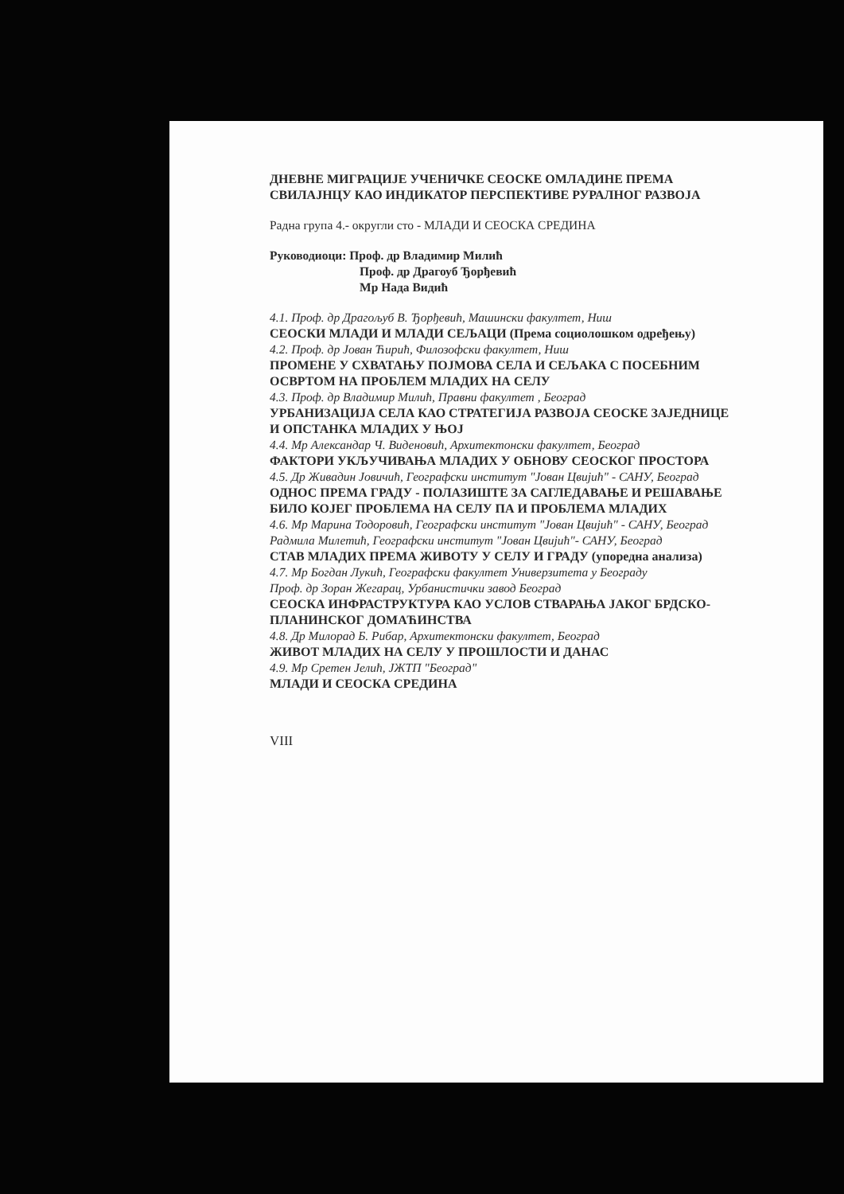ДНЕВНЕ МИГРАЦИЈЕ УЧЕНИЧКЕ СЕОСКЕ ОМЛАДИНЕ ПРЕМА СВИЛАЈНЦУ КАО ИНДИКАТОР ПЕРСПЕКТИВЕ РУРАЛНОГ РАЗВОЈА
Радна група 4.- округли сто - МЛАДИ И СЕОСКА СРЕДИНА
Руководиоци: Проф. др Владимир Милић
Проф. др Драгоуб Ђорђевић
Мр Нада Видић
4.1. Проф. др Драгољуб В. Ђорђевић, Машински факултет, Ниш
СЕОСКИ МЛАДИ И МЛАДИ СЕЉАЦИ (Према социолошком одређењу)
4.2. Проф. др Јован Ћирић, Филозофски факултет, Ниш
ПРОМЕНЕ У СХВАТАЊУ ПОЈМОВА СЕЛА И СЕЉАКА С ПОСЕБНИМ ОСВРТОМ НА ПРОБЛЕМ МЛАДИХ НА СЕЛУ
4.3. Проф. др Владимир Милић, Правни факултет , Београд
УРБАНИЗАЦИЈА СЕЛА КАО СТРАТЕГИЈА РАЗВОЈА СЕОСКЕ ЗАЈЕДНИЦЕ И ОПСТАНКА МЛАДИХ У ЊОЈ
4.4. Мр Александар Ч. Виденовић, Архитектонски факултет, Београд
ФАКТОРИ УКЉУЧИВАЊА МЛАДИХ У ОБНОВУ СЕОСКОГ ПРОСТОРА
4.5. Др Живадин Јовичић, Географски институт "Јован Цвијић" - САНУ, Београд
ОДНОС ПРЕМА ГРАДУ - ПОЛАЗИШТЕ ЗА САГЛЕДАВАЊЕ И РЕШАВАЊЕ БИЛО КОЈЕГ ПРОБЛЕМА НА СЕЛУ ПА И ПРОБЛЕМА МЛАДИХ
4.6. Мр Марина Тодоровић, Географски институт "Јован Цвијић" - САНУ, Београд
Радмила Милетић, Географски институт "Јован Цвијић"- САНУ, Београд
СТАВ МЛАДИХ ПРЕМА ЖИВОТУ У СЕЛУ И ГРАДУ (упоредна анализа)
4.7. Мр Богдан Лукић, Географски факултет Универзитета у Београду
Проф. др Зоран Жегарац, Урбанистички завод Београд
СЕОСКА ИНФРАСТРУКТУРА КАО УСЛОВ СТВАРАЊА ЈАКОГ БРДСКО-ПЛАНИНСКОГ ДОМАЋИНСТВА
4.8. Др Милорад Б. Рибар, Архитектонски факултет, Београд
ЖИВОТ МЛАДИХ НА СЕЛУ У ПРОШЛОСТИ И ДАНАС
4.9. Мр Сретен Јелић, ЈЖТП "Београд"
МЛАДИ И СЕОСКА СРЕДИНА
VIII